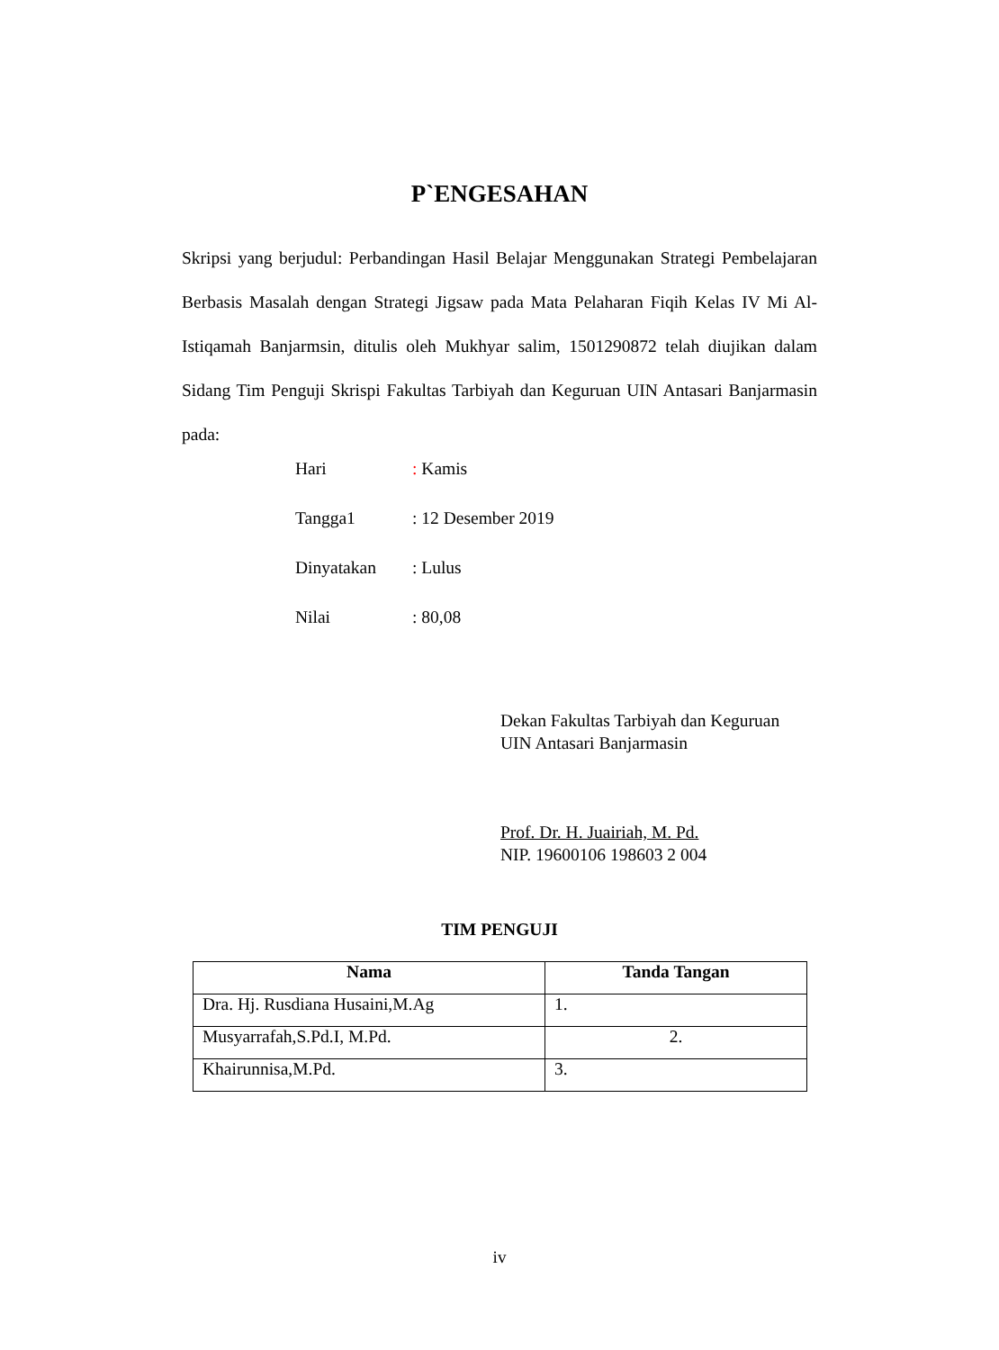P`ENGESAHAN
Skripsi yang berjudul: Perbandingan Hasil Belajar Menggunakan Strategi Pembelajaran Berbasis Masalah dengan Strategi Jigsaw pada Mata Pelaharan Fiqih Kelas IV Mi Al-Istiqamah Banjarmsin, ditulis oleh Mukhyar salim, 1501290872 telah diujikan dalam Sidang Tim Penguji Skrispi Fakultas Tarbiyah dan Keguruan UIN Antasari Banjarmasin pada:
Hari: Kamis
Tangga1: 12 Desember 2019
Dinyatakan: Lulus
Nilai: 80,08
Dekan Fakultas Tarbiyah dan Keguruan
UIN Antasari Banjarmasin
Prof. Dr. H. Juairiah, M. Pd.
NIP. 19600106 198603 2 004
TIM PENGUJI
| Nama | Tanda Tangan |
| --- | --- |
| Dra. Hj. Rusdiana Husaini,M.Ag | 1. |
| Musyarrafah,S.Pd.I, M.Pd. | 2. |
| Khairunnisa,M.Pd. | 3. |
iv